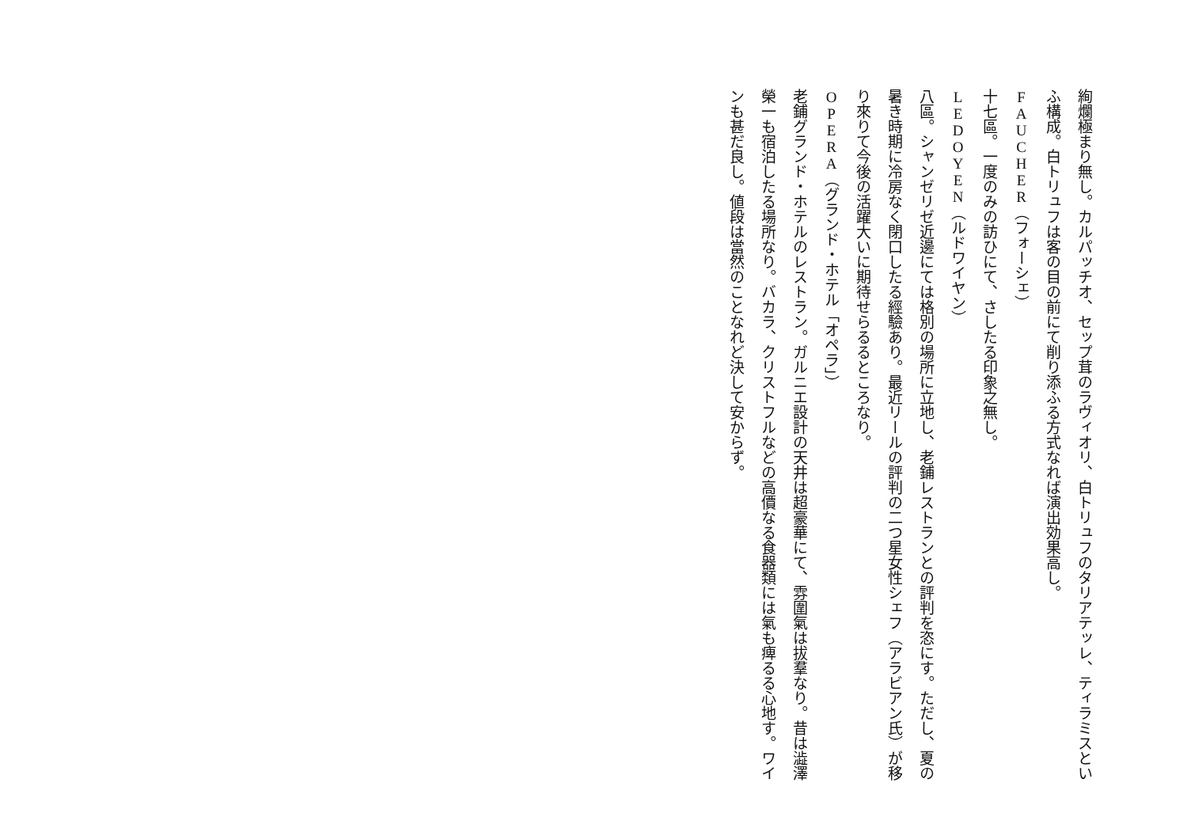絢爛極まり無し。カルパッチオ、セップ茸のラヴィオリ、白トリュフのタリアテッレ、ティラミスといふ構成。白トリュフは客の目の前にて削り添ふる方式なれば演出効果高し。
FAUCHER（フォーシェ）
十七區。一度のみの訪ひにて、さしたる印象之無し。
LEDOYEN（ルドワイヤン）
八區。シャンゼリゼ近邊にては格別の場所に立地し、老鋪レストランとの評判を恣にす。ただし、夏の暑き時期に冷房なく閉口したる經驗あり。最近リールの評判の二つ星女性シェフ（アラビアン氏）が移り來りて今後の活躍大いに期待せらるるところなり。
OPERA（グランド・ホテル「オペラ」）
老鋪グランド・ホテルのレストラン。ガルニエ設計の天井は超豪華にて、雰圍氣は拔羣なり。昔は澁澤榮一も宿泊したる場所なり。バカラ、クリストフルなどの高價なる食器類には氣も痺るる心地す。ワインも甚だ良し。値段は當然のことなれど決して安からず。